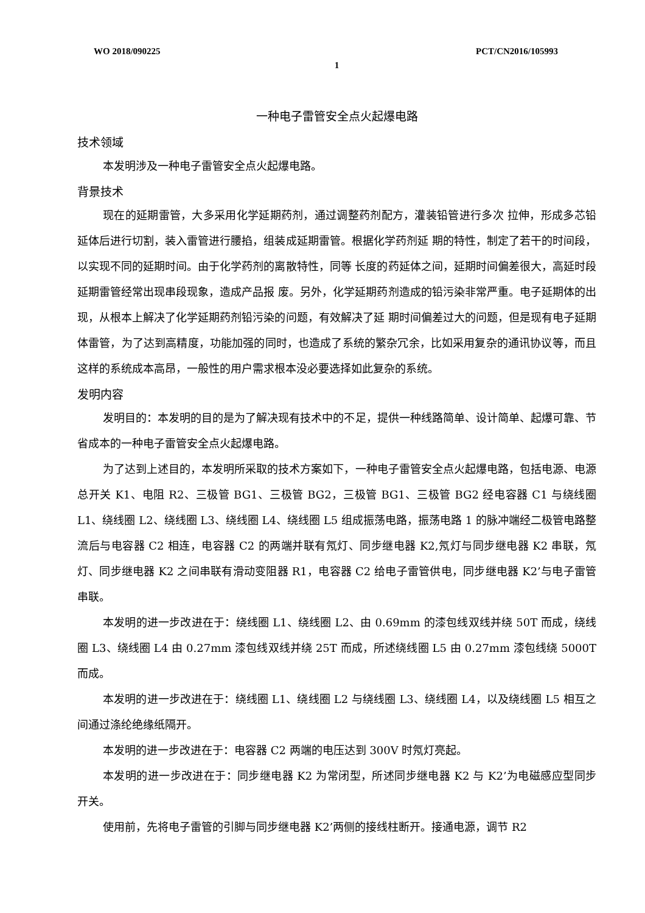WO 2018/090225 PCT/CN2016/105993
1
一种电子雷管安全点火起爆电路
技术领域
本发明涉及一种电子雷管安全点火起爆电路。
背景技术
现在的延期雷管，大多采用化学延期药剂，通过调整药剂配方，灌装铅管进行多次 拉伸，形成多芯铅延体后进行切割，装入雷管进行腰掐，组装成延期雷管。根据化学药剂延 期的特性，制定了若干的时间段，以实现不同的延期时间。由于化学药剂的离散特性，同等 长度的药延体之间，延期时间偏差很大，高延时段延期雷管经常出现串段现象，造成产品报 废。另外，化学延期药剂造成的铅污染非常严重。电子延期体的出现，从根本上解决了化学延期药剂铅污染的问题，有效解决了延 期时间偏差过大的问题，但是现有电子延期体雷管，为了达到高精度，功能加强的同时，也造成了系统的繁杂冗余，比如采用复杂的通讯协议等，而且这样的系统成本高昂，一般性的用户需求根本没必要选择如此复杂的系统。
发明内容
发明目的：本发明的目的是为了解决现有技术中的不足，提供一种线路简单、设计简单、起爆可靠、节省成本的一种电子雷管安全点火起爆电路。
为了达到上述目的，本发明所采取的技术方案如下，一种电子雷管安全点火起爆电路，包括电源、电源总开关 K1、电阻 R2、三极管 BG1、三极管 BG2，三极管 BG1、三极管 BG2 经电容器 C1 与绕线圈 L1、绕线圈 L2、绕线圈 L3、绕线圈 L4、绕线圈 L5 组成振荡电路，振荡电路 1 的脉冲端经二极管电路整流后与电容器 C2 相连，电容器 C2 的两端并联有氖灯、同步继电器 K2,氖灯与同步继电器 K2 串联，氖灯、同步继电器 K2 之间串联有滑动变阻器 R1，电容器 C2 给电子雷管供电，同步继电器 K2’与电子雷管串联。
本发明的进一步改进在于：绕线圈 L1、绕线圈 L2、由 0.69mm 的漆包线双线并绕 50T 而成，绕线圈 L3、绕线圈 L4 由 0.27mm 漆包线双线并绕 25T 而成，所述绕线圈 L5 由 0.27mm 漆包线绕 5000T 而成。
本发明的进一步改进在于：绕线圈 L1、绕线圈 L2 与绕线圈 L3、绕线圈 L4，以及绕线圈 L5 相互之间通过涤纶绝缘纸隔开。
本发明的进一步改进在于：电容器 C2 两端的电压达到 300V 时氖灯亮起。
本发明的进一步改进在于：同步继电器 K2 为常闭型，所述同步继电器 K2 与 K2’为电磁感应型同步开关。
使用前，先将电子雷管的引脚与同步继电器 K2’两侧的接线柱断开。接通电源，调节 R2